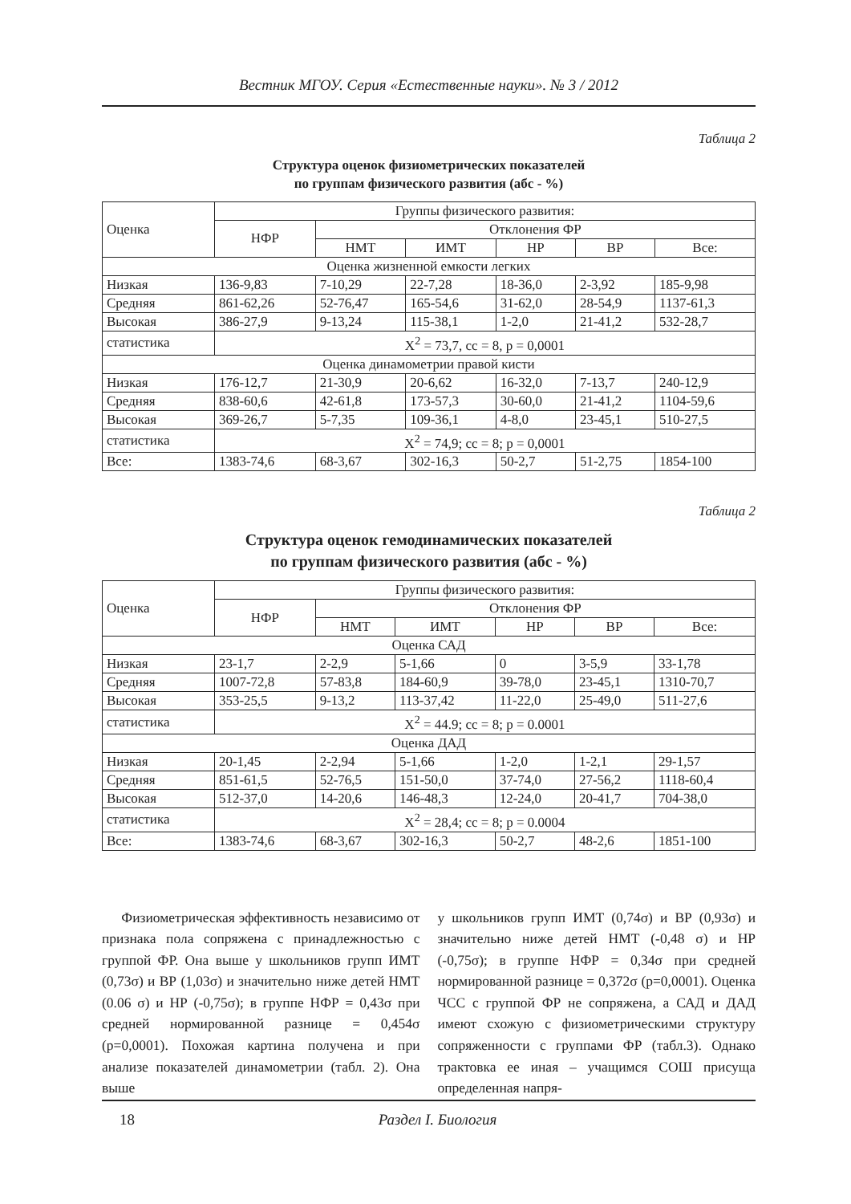Вестник МГОУ. Серия «Естественные науки». № 3 / 2012
Таблица 2
Структура оценок физиометрических показателей
по группам физического развития (абс - %)
| Оценка | Группы физического развития: | | | | | |
| --- | --- | --- | --- | --- | --- | --- |
| | НФР | Отклонения ФР | | | | |
| | | НМТ | ИМТ | НР | ВР | Все: |
| Оценка жизненной емкости легких | | | | | | |
| Низкая | 136-9,83 | 7-10,29 | 22-7,28 | 18-36,0 | 2-3,92 | 185-9,98 |
| Средняя | 861-62,26 | 52-76,47 | 165-54,6 | 31-62,0 | 28-54,9 | 1137-61,3 |
| Высокая | 386-27,9 | 9-13,24 | 115-38,1 | 1-2,0 | 21-41,2 | 532-28,7 |
| статистика | Χ<sup>2</sup> = 73,7, сс = 8, р = 0,0001 | | | | | |
| Оценка динамометрии правой кисти | | | | | | |
| Низкая | 176-12,7 | 21-30,9 | 20-6,62 | 16-32,0 | 7-13,7 | 240-12,9 |
| Средняя | 838-60,6 | 42-61,8 | 173-57,3 | 30-60,0 | 21-41,2 | 1104-59,6 |
| Высокая | 369-26,7 | 5-7,35 | 109-36,1 | 4-8,0 | 23-45,1 | 510-27,5 |
| статистика | Χ<sup>2</sup> = 74,9; сс = 8; р = 0,0001 | | | | | |
| Все: | 1383-74,6 | 68-3,67 | 302-16,3 | 50-2,7 | 51-2,75 | 1854-100 |
Таблица 2
Структура оценок гемодинамических показателей
по группам физического развития (абс - %)
| Оценка | Группы физического развития: | | | | | |
| --- | --- | --- | --- | --- | --- | --- |
| | НФР | Отклонения ФР | | | | |
| | | НМТ | ИМТ | НР | ВР | Все: |
| Оценка САД | | | | | | |
| Низкая | 23-1,7 | 2-2,9 | 5-1,66 | 0 | 3-5,9 | 33-1,78 |
| Средняя | 1007-72,8 | 57-83,8 | 184-60,9 | 39-78,0 | 23-45,1 | 1310-70,7 |
| Высокая | 353-25,5 | 9-13,2 | 113-37,42 | 11-22,0 | 25-49,0 | 511-27,6 |
| статистика | Χ<sup>2</sup> = 44.9; сс = 8; р = 0.0001 | | | | | |
| Оценка ДАД | | | | | | |
| Низкая | 20-1,45 | 2-2,94 | 5-1,66 | 1-2,0 | 1-2,1 | 29-1,57 |
| Средняя | 851-61,5 | 52-76,5 | 151-50,0 | 37-74,0 | 27-56,2 | 1118-60,4 |
| Высокая | 512-37,0 | 14-20,6 | 146-48,3 | 12-24,0 | 20-41,7 | 704-38,0 |
| статистика | Χ<sup>2</sup> = 28,4; сс = 8; р = 0.0004 | | | | | |
| Все: | 1383-74,6 | 68-3,67 | 302-16,3 | 50-2,7 | 48-2,6 | 1851-100 |
Физиометрическая эффективность независимо от признака пола сопряжена с принадлежностью с группой ФР. Она выше у школьников групп ИМТ (0,73σ) и ВР (1,03σ) и значительно ниже детей НМТ (0.06 σ) и НР (-0,75σ); в группе НФР = 0,43σ при средней нормированной разнице = 0,454σ (р=0,0001). Похожая картина получена и при анализе показателей динамометрии (табл. 2). Она выше
у школьников групп ИМТ (0,74σ) и ВР (0,93σ) и значительно ниже детей НМТ (-0,48 σ) и НР (-0,75σ); в группе НФР = 0,34σ при средней нормированной разнице = 0,372σ (р=0,0001). Оценка ЧСС с группой ФР не сопряжена, а САД и ДАД имеют схожую с физиометрическими структуру сопряженности с группами ФР (табл.3). Однако трактовка ее иная – учащимся СОШ присуща определенная напря-
18 Раздел I. Биология